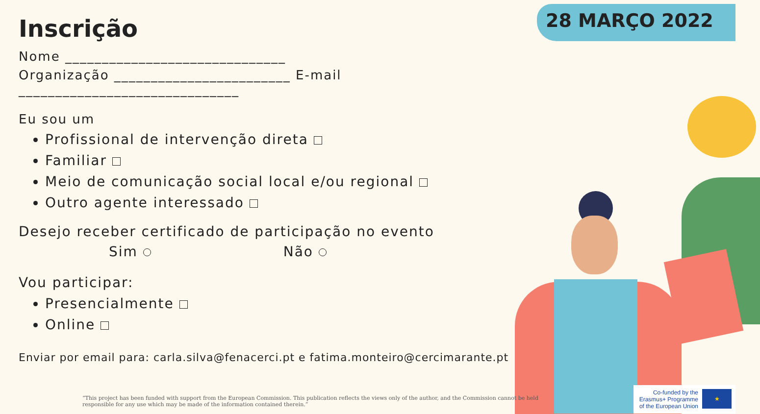28 MARÇO 2022
Inscrição
Nome ______________________________
Organização ________________________ E-mail ______________________________
Eu sou um
Profissional de intervenção direta
Familiar
Meio de comunicação social local e/ou regional
Outro agente interessado
Desejo receber certificado de participação no evento
Sim Não
Vou participar:
Presencialmente
Online
Enviar por email para: carla.silva@fenacerci.pt e fatima.monteiro@cercimarante.pt
“This project has been funded with support from the European Commission. This publication reflects the views only of the author, and the Commission cannot be held responsible for any use which may be made of the information contained therein.”
Co-funded by the
Erasmus+ Programme
of the European Union
★